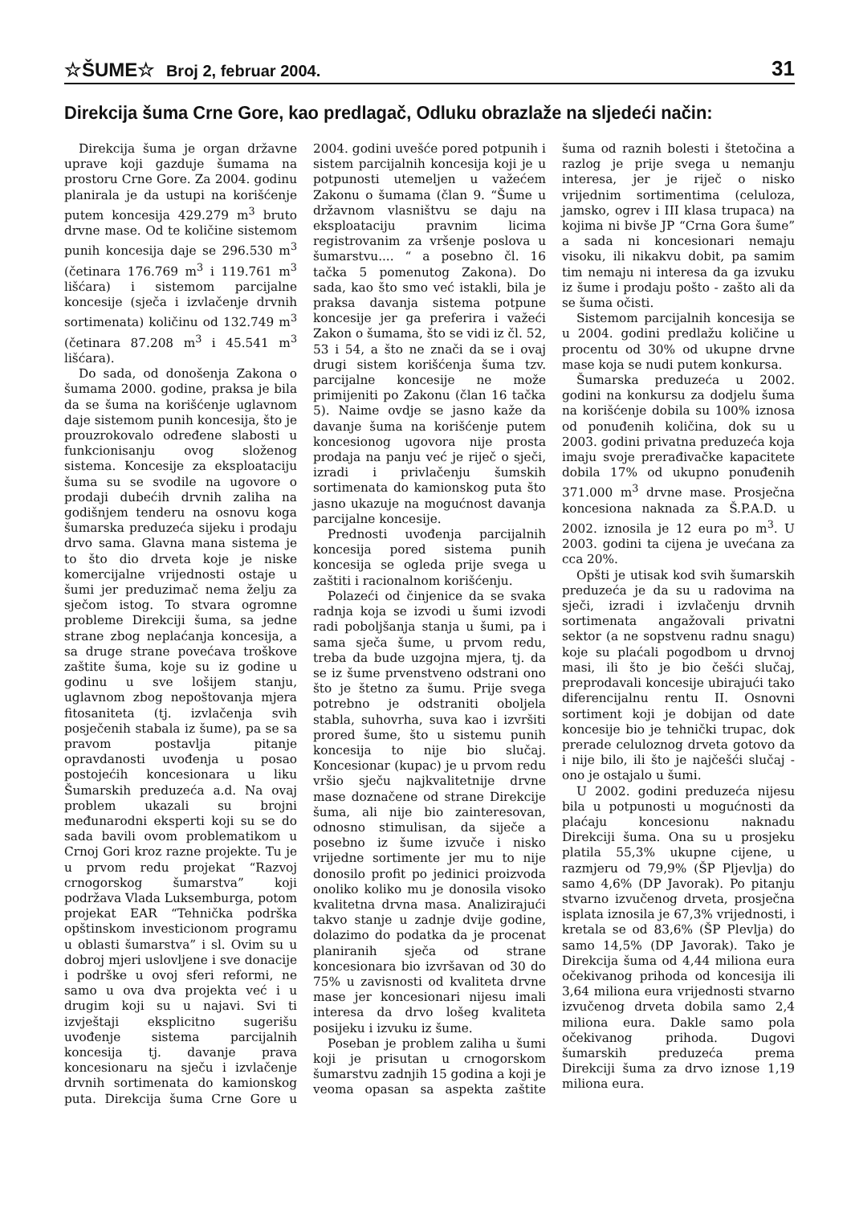☆ŠUME☆ Broj 2, februar 2004.
31
Direkcija šuma Crne Gore, kao predlagač, Odluku obrazlaže na sljedeći način:
Direkcija šuma je organ državne uprave koji gazduje šumama na prostoru Crne Gore. Za 2004. godinu planirala je da ustupi na korišćenje putem koncesija 429.279 m<sup>3</sup> bruto drvne mase. Od te količine sistemom punih koncesija daje se 296.530 m<sup>3</sup> (četinara 176.769 m<sup>3</sup> i 119.761 m<sup>3</sup> lišćara) i sistemom parcijalne koncesije (sječa i izvlačenje drvnih sortimenata) količinu od 132.749 m<sup>3</sup> (četinara 87.208 m<sup>3</sup> i 45.541 m<sup>3</sup> lišćara).
Do sada, od donošenja Zakona o šumama 2000. godine, praksa je bila da se šuma na korišćenje uglavnom daje sistemom punih koncesija, što je prouzrokovalo određene slabosti u funkcionisanju ovog složenog sistema. Koncesije za eksploataciju šuma su se svodile na ugovore o prodaji dubećih drvnih zaliha na godišnjem tenderu na osnovu koga šumarska preduzeća sijeku i prodaju drvo sama. Glavna mana sistema je to što dio drveta koje je niske komercijalne vrijednosti ostaje u šumi jer preduzimač nema želju za sječom istog. To stvara ogromne probleme Direkciji šuma, sa jedne strane zbog neplaćanja koncesija, a sa druge strane povećava troškove zaštite šuma, koje su iz godine u godinu u sve lošijem stanju, uglavnom zbog nepoštovanja mjera fitosaniteta (tj. izvlačenja svih posječenih stabala iz šume), pa se sa pravom postavlja pitanje opravdanosti uvođenja u posao postojećih koncesionara u liku Šumarskih preduzeća a.d. Na ovaj problem ukazali su brojni međunarodni eksperti koji su se do sada bavili ovom problematikom u Crnoj Gori kroz razne projekte. Tu je u prvom redu projekat “Razvoj crnogorskog šumarstva” koji podržava Vlada Luksemburga, potom projekat EAR “Tehnička podrška opštinskom investicionom programu u oblasti šumarstva” i sl. Ovim su u dobroj mjeri uslovljene i sve donacije i podrške u ovoj sferi reformi, ne samo u ova dva projekta već i u drugim koji su u najavi. Svi ti izvještaji eksplicitno sugerišu uvođenje sistema parcijalnih koncesija tj. davanje prava koncesionaru na sječu i izvlačenje drvnih sortimenata do kamionskog puta. Direkcija šuma Crne Gore u 2004. godini uvešće pored potpunih i sistem parcijalnih koncesija koji je u potpunosti utemeljen u važećem Zakonu o šumama (član 9. “Šume u državnom vlasništvu se daju na eksploataciju pravnim licima registrovanim za vršenje poslova u šumarstvu.... “ a posebno čl. 16 tačka 5 pomenutog Zakona). Do sada, kao što smo već istakli, bila je praksa davanja sistema potpune koncesije jer ga preferira i važeći Zakon o šumama, što se vidi iz čl. 52, 53 i 54, a što ne znači da se i ovaj drugi sistem korišćenja šuma tzv. parcijalne koncesije ne može primijeniti po Zakonu (član 16 tačka 5). Naime ovdje se jasno kaže da davanje šuma na korišćenje putem koncesionog ugovora nije prosta prodaja na panju već je riječ o sječi, izradi i privlačenju šumskih sortimenata do kamionskog puta što jasno ukazuje na mogućnost davanja parcijalne koncesije.
Prednosti uvođenja parcijalnih koncesija pored sistema punih koncesija se ogleda prije svega u zaštiti i racionalnom korišćenju.
Polazeći od činjenice da se svaka radnja koja se izvodi u šumi izvodi radi poboljšanja stanja u šumi, pa i sama sječa šume, u prvom redu, treba da bude uzgojna mjera, tj. da se iz šume prvenstveno odstrani ono što je štetno za šumu. Prije svega potrebno je odstraniti oboljela stabla, suhovrha, suva kao i izvršiti prored šume, što u sistemu punih koncesija to nije bio slučaj. Koncesionar (kupac) je u prvom redu vršio sječu najkvalitetnije drvne mase doznačene od strane Direkcije šuma, ali nije bio zainteresovan, odnosno stimulisan, da siječe a posebno iz šume izvuče i nisko vrijedne sortimente jer mu to nije donosilo profit po jedinici proizvoda onoliko koliko mu je donosila visoko kvalitetna drvna masa. Analizirajući takvo stanje u zadnje dvije godine, dolazimo do podatka da je procenat planiranih sječa od strane koncesionara bio izvršavan od 30 do 75% u zavisnosti od kvaliteta drvne mase jer koncesionari nijesu imali interesa da drvo lošeg kvaliteta posijeku i izvuku iz šume.
Poseban je problem zaliha u šumi koji je prisutan u crnogorskom šumarstvu zadnjih 15 godina a koji je veoma opasan sa aspekta zaštite šuma od raznih bolesti i štetočina a razlog je prije svega u nemanju interesa, jer je riječ o nisko vrijednim sortimentima (celuloza, jamsko, ogrev i III klasa trupaca) na kojima ni bivše JP “Crna Gora šume” a sada ni koncesionari nemaju visoku, ili nikakvu dobit, pa samim tim nemaju ni interesa da ga izvuku iz šume i prodaju pošto - zašto ali da se šuma očisti.
Sistemom parcijalnih koncesija se u 2004. godini predlažu količine u procentu od 30% od ukupne drvne mase koja se nudi putem konkursa.
Šumarska preduzeća u 2002. godini na konkursu za dodjelu šuma na korišćenje dobila su 100% iznosa od ponuđenih količina, dok su u 2003. godini privatna preduzeća koja imaju svoje prerađivačke kapacitete dobila 17% od ukupno ponuđenih 371.000 m<sup>3</sup> drvne mase. Prosječna koncesiona naknada za Š.P.A.D. u 2002. iznosila je 12 eura po m<sup>3</sup>. U 2003. godini ta cijena je uvećana za cca 20%.
Opšti je utisak kod svih šumarskih preduzeća je da su u radovima na sječi, izradi i izvlačenju drvnih sortimenata angažovali privatni sektor (a ne sopstvenu radnu snagu) koje su plaćali pogodbom u drvnoj masi, ili što je bio češći slučaj, preprodavali koncesije ubirajući tako diferencijalnu rentu II. Osnovni sortiment koji je dobijan od date koncesije bio je tehnički trupac, dok prerade celuloznog drveta gotovo da i nije bilo, ili što je najčešći slučaj - ono je ostajalo u šumi.
U 2002. godini preduzeća nijesu bila u potpunosti u mogućnosti da plaćaju koncesionu naknadu Direkciji šuma. Ona su u prosjeku platila 55,3% ukupne cijene, u razmjeru od 79,9% (ŠP Pljevlja) do samo 4,6% (DP Javorak). Po pitanju stvarno izvučenog drveta, prosječna isplata iznosila je 67,3% vrijednosti, i kretala se od 83,6% (ŠP Plevlja) do samo 14,5% (DP Javorak). Tako je Direkcija šuma od 4,44 miliona eura očekivanog prihoda od koncesija ili 3,64 miliona eura vrijednosti stvarno izvučenog drveta dobila samo 2,4 miliona eura. Dakle samo pola očekivanog prihoda. Dugovi šumarskih preduzeća prema Direkciji šuma za drvo iznose 1,19 miliona eura.